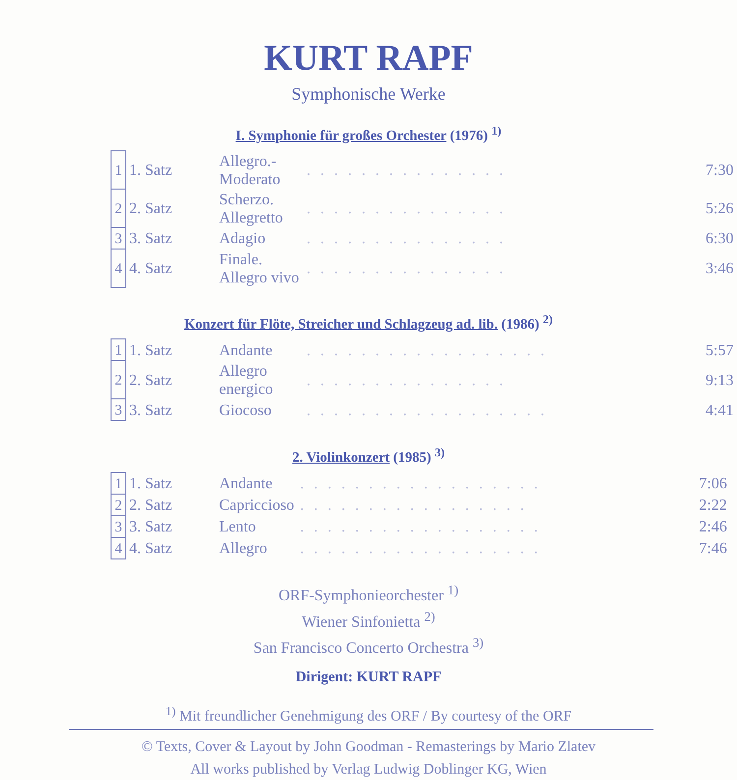KURT RAPF
Symphonische Werke
I. Symphonie für großes Orchester (1976) <sup>1)</sup>
| 1 | 1. Satz | Allegro.- Moderato | . . . . . . . . . . . . . . . | 7:30 |
| 2 | 2. Satz | Scherzo. Allegretto | . . . . . . . . . . . . . . . | 5:26 |
| 3 | 3. Satz | Adagio | . . . . . . . . . . . . . . . | 6:30 |
| 4 | 4. Satz | Finale. Allegro vivo | . . . . . . . . . . . . . . . | 3:46 |
Konzert für Flöte, Streicher und Schlagzeug ad. lib. (1986) <sup>2)</sup>
| 1 | 1. Satz | Andante | . . . . . . . . . . . . . . . . . . | 5:57 |
| 2 | 2. Satz | Allegro energico | . . . . . . . . . . . . . . . | 9:13 |
| 3 | 3. Satz | Giocoso | . . . . . . . . . . . . . . . . . . | 4:41 |
2. Violinkonzert (1985) <sup>3)</sup>
| 1 | 1. Satz | Andante | . . . . . . . . . . . . . . . . . . | 7:06 |
| 2 | 2. Satz | Capriccioso | . . . . . . . . . . . . . . . . . | 2:22 |
| 3 | 3. Satz | Lento | . . . . . . . . . . . . . . . . . . | 2:46 |
| 4 | 4. Satz | Allegro | . . . . . . . . . . . . . . . . . . | 7:46 |
ORF-Symphonieorchester <sup>1)</sup>
Wiener Sinfonietta <sup>2)</sup>
San Francisco Concerto Orchestra <sup>3)</sup>
Dirigent: KURT RAPF
<sup>1)</sup> Mit freundlicher Genehmigung des ORF / By courtesy of the ORF
© Texts, Cover & Layout by John Goodman - Remasterings by Mario Zlatev
All works published by Verlag Ludwig Doblinger KG, Wien